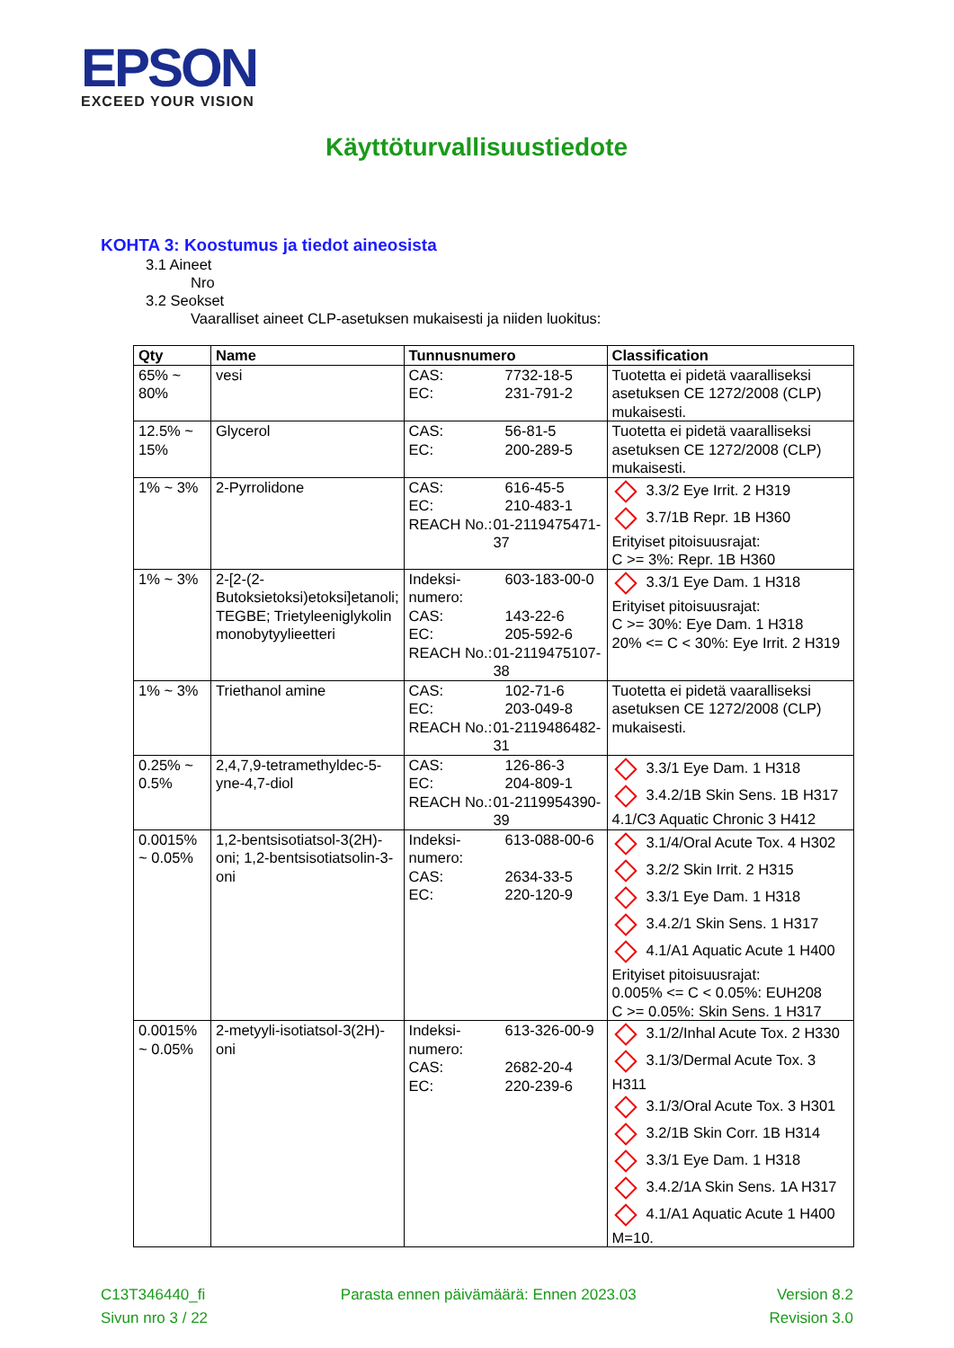EPSON
EXCEED YOUR VISION
Käyttöturvallisuustiedote
KOHTA 3: Koostumus ja tiedot aineosista
3.1 Aineet
Nro
3.2 Seokset
Vaaralliset aineet CLP-asetuksen mukaisesti ja niiden luokitus:
| Qty | Name | Tunnusnumero | Classification |
| --- | --- | --- | --- |
| 65% ~ 80% | vesi | CAS: 7732-18-5 EC: 231-791-2 | Tuotetta ei pidetä vaaralliseksi asetuksen CE 1272/2008 (CLP) mukaisesti. |
| 12.5% ~ 15% | Glycerol | CAS: 56-81-5 EC: 200-289-5 | Tuotetta ei pidetä vaaralliseksi asetuksen CE 1272/2008 (CLP) mukaisesti. |
| 1% ~ 3% | 2-Pyrrolidone | CAS: 616-45-5 EC: 210-483-1 REACH No.: 01-2119475471-37 | 3.3/2 Eye Irrit. 2 H319 3.7/1B Repr. 1B H360 Erityiset pitoisuusrajat: C >= 3%: Repr. 1B H360 |
| 1% ~ 3% | 2-[2-(2-Butoksietoksi)etoksi]etanoli; TEGBE; Trietyleeniglykolin monobytyylieetteri | Indeksi-numero: 603-183-00-0 CAS: 143-22-6 EC: 205-592-6 REACH No.: 01-2119475107-38 | 3.3/1 Eye Dam. 1 H318 Erityiset pitoisuusrajat: C >= 30%: Eye Dam. 1 H318 20% <= C < 30%: Eye Irrit. 2 H319 |
| 1% ~ 3% | Triethanol amine | CAS: 102-71-6 EC: 203-049-8 REACH No.: 01-2119486482-31 | Tuotetta ei pidetä vaaralliseksi asetuksen CE 1272/2008 (CLP) mukaisesti. |
| 0.25% ~ 0.5% | 2,4,7,9-tetramethyldec-5-yne-4,7-diol | CAS: 126-86-3 EC: 204-809-1 REACH No.: 01-2119954390-39 | 3.3/1 Eye Dam. 1 H318 3.4.2/1B Skin Sens. 1B H317 4.1/C3 Aquatic Chronic 3 H412 |
| 0.0015% ~ 0.05% | 1,2-bentsisotiatsol-3(2H)-oni; 1,2-bentsisotiatsolin-3-oni | Indeksi-numero: 613-088-00-6 CAS: 2634-33-5 EC: 220-120-9 | 3.1/4/Oral Acute Tox. 4 H302 3.2/2 Skin Irrit. 2 H315 3.3/1 Eye Dam. 1 H318 3.4.2/1 Skin Sens. 1 H317 4.1/A1 Aquatic Acute 1 H400 Erityiset pitoisuusrajat: 0.005% <= C < 0.05%: EUH208 C >= 0.05%: Skin Sens. 1 H317 |
| 0.0015% ~ 0.05% | 2-metyyli-isotiatsol-3(2H)-oni | Indeksi-numero: 613-326-00-9 CAS: 2682-20-4 EC: 220-239-6 | 3.1/2/Inhal Acute Tox. 2 H330 3.1/3/Dermal Acute Tox. 3 H311 3.1/3/Oral Acute Tox. 3 H301 3.2/1B Skin Corr. 1B H314 3.3/1 Eye Dam. 1 H318 3.4.2/1A Skin Sens. 1A H317 4.1/A1 Aquatic Acute 1 H400 M=10. |
C13T346440_fi
Sivun nro 3 / 22
Parasta ennen päivämäärä: Ennen 2023.03
Version 8.2
Revision 3.0